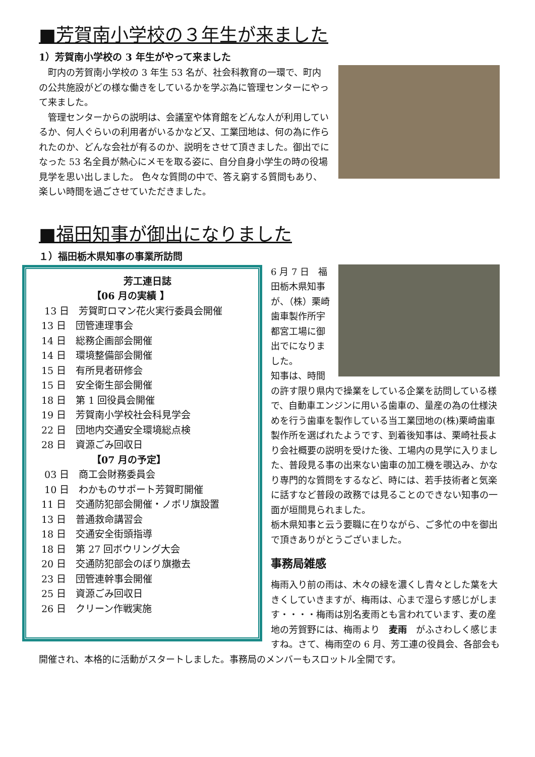■芳賀南小学校の３年生が来ました
1）芳賀南小学校の 3 年生がやって来ました
　町内の芳賀南小学校の 3 年生 53 名が、社会科教育の一環で、町内の公共施設がどの様な働きをしているかを学ぶ為に管理センターにやって来ました。
　管理センターからの説明は、会議室や体育館をどんな人が利用しているか、何人ぐらいの利用者がいるかなど又、工業団地は、何の為に作られたのか、どんな会社が有るのか、説明をさせて頂きました。御出でになった 53 名全員が熱心にメモを取る姿に、自分自身小学生の時の役場見学を思い出しました。 色々な質問の中で、答え窮する質問もあり、楽しい時間を過ごさせていただきました。
■福田知事が御出になりました
１）福田栃木県知事の事業所訪問
芳工連日誌
【06 月の実績 】
13 日　芳賀町ロマン花火実行委員会開催
13 日　団管連理事会
14 日　総務企画部会開催
14 日　環境整備部会開催
15 日　有所見者研修会
15 日　安全衛生部会開催
18 日　第 1 回役員会開催
19 日　芳賀南小学校社会科見学会
22 日　団地内交通安全環境総点検
28 日　資源ごみ回収日
【07 月の予定】
03 日　商工会財務委員会
10 日　わかものサポート芳賀町開催
11 日　交通防犯部会開催・ノボリ旗設置
13 日　普通救命講習会
18 日　交通安全街頭指導
18 日　第 27 回ボウリング大会
20 日　交通防犯部会のぼり旗撤去
23 日　団管連幹事会開催
25 日　資源ごみ回収日
26 日　クリーン作戦実施
6 月 7 日　福田栃木県知事が、（株）栗崎歯車製作所宇都宮工場に御出でになりました。
知事は、時間の許す限り県内で操業をしている企業を訪問している様で、自動車エンジンに用いる歯車の、量産の為の仕様決めを行う歯車を製作している当工業団地の(株)栗崎歯車製作所を選ばれたようです、到着後知事は、栗崎社長より会社概要の説明を受けた後、工場内の見学に入りました、普段見る事の出来ない歯車の加工機を覗込み、かなり専門的な質問をするなど、時には、若手技術者と気楽に話すなど普段の政務では見ることのできない知事の一面が垣間見られました。
栃木県知事と云う要職に在りながら、ご多忙の中を御出で頂きありがとうございました。
事務局雑感
梅雨入り前の雨は、木々の緑を濃くし青々とした葉を大きくしていきますが、梅雨は、心まで湿らす感じがします・・・・梅雨は別名麦雨とも言われています、麦の産地の芳賀野には、梅雨より　麦雨　がふさわしく感じますね。さて、梅雨空の 6 月、芳工連の役員会、各部会も開催され、本格的に活動がスタートしました。事務局のメンバーもスロットル全開です。